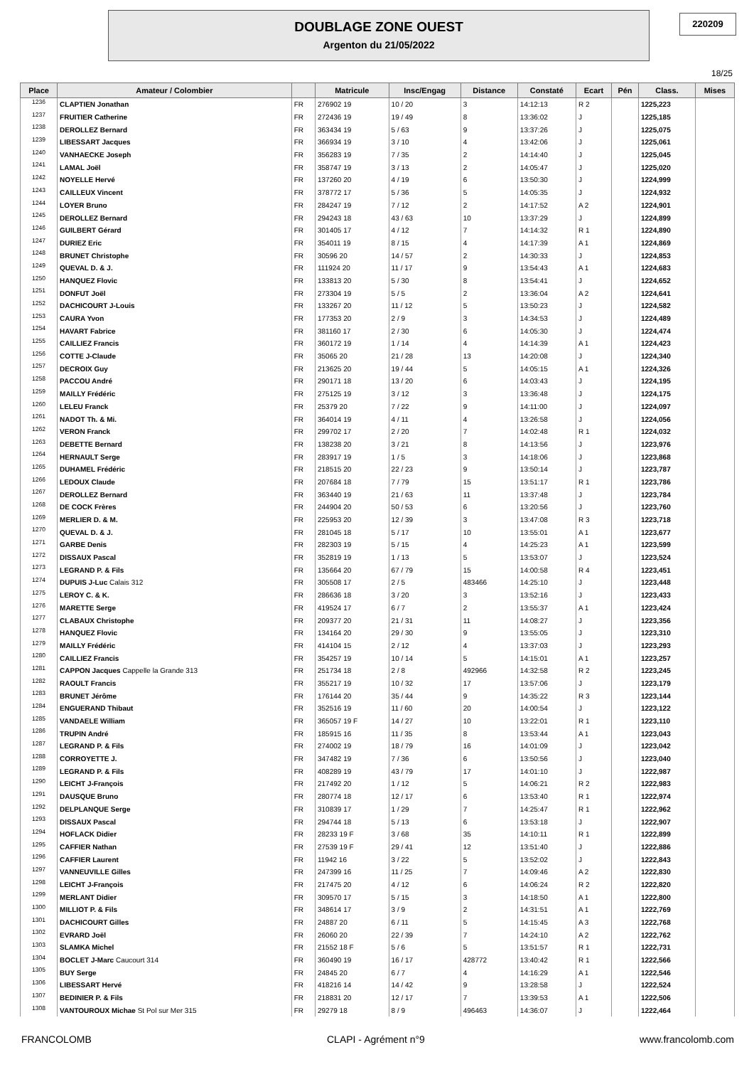DOUBLAGE ZONE OUEST
Argenton du 21/05/2022
220209
18/25
| Place | Amateur / Colombier | | Matricule | Insc/Engag | Distance | Constaté | Ecart | Pén | Class. | Mises |
| --- | --- | --- | --- | --- | --- | --- | --- | --- | --- | --- |
| 1236 | CLAPTIEN Jonathan | FR | 276902 19 | 10 / 20 | 3 | 14:12:13 | R 2 | | 1225,223 | |
| 1237 | FRUITIER Catherine | FR | 272436 19 | 19 / 49 | 8 | 13:36:02 | J | | 1225,185 | |
| 1238 | DEROLLEZ Bernard | FR | 363434 19 | 5 / 63 | 9 | 13:37:26 | J | | 1225,075 | |
| 1239 | LIBESSART Jacques | FR | 366934 19 | 3 / 10 | 4 | 13:42:06 | J | | 1225,061 | |
| 1240 | VANHAECKE Joseph | FR | 356283 19 | 7 / 35 | 2 | 14:14:40 | J | | 1225,045 | |
| 1241 | LAMAL Joël | FR | 358747 19 | 3 / 13 | 2 | 14:05:47 | J | | 1225,020 | |
| 1242 | NOYELLE Hervé | FR | 137260 20 | 4 / 19 | 6 | 13:50:30 | J | | 1224,999 | |
| 1243 | CAILLEUX Vincent | FR | 378772 17 | 5 / 36 | 5 | 14:05:35 | J | | 1224,932 | |
| 1244 | LOYER Bruno | FR | 284247 19 | 7 / 12 | 2 | 14:17:52 | A 2 | | 1224,901 | |
| 1245 | DEROLLEZ Bernard | FR | 294243 18 | 43 / 63 | 10 | 13:37:29 | J | | 1224,899 | |
| 1246 | GUILBERT Gérard | FR | 301405 17 | 4 / 12 | 7 | 14:14:32 | R 1 | | 1224,890 | |
| 1247 | DURIEZ Eric | FR | 354011 19 | 8 / 15 | 4 | 14:17:39 | A 1 | | 1224,869 | |
| 1248 | BRUNET Christophe | FR | 30596 20 | 14 / 57 | 2 | 14:30:33 | J | | 1224,853 | |
| 1249 | QUEVAL D. & J. | FR | 111924 20 | 11 / 17 | 9 | 13:54:43 | A 1 | | 1224,683 | |
| 1250 | HANQUEZ Flovic | FR | 133813 20 | 5 / 30 | 8 | 13:54:41 | J | | 1224,652 | |
| 1251 | DONFUT Joël | FR | 273304 19 | 5 / 5 | 2 | 13:36:04 | A 2 | | 1224,641 | |
| 1252 | DACHICOURT J-Louis | FR | 133267 20 | 11 / 12 | 5 | 13:50:23 | J | | 1224,582 | |
| 1253 | CAURA Yvon | FR | 177353 20 | 2 / 9 | 3 | 14:34:53 | J | | 1224,489 | |
| 1254 | HAVART Fabrice | FR | 381160 17 | 2 / 30 | 6 | 14:05:30 | J | | 1224,474 | |
| 1255 | CAILLIEZ Francis | FR | 360172 19 | 1 / 14 | 4 | 14:14:39 | A 1 | | 1224,423 | |
| 1256 | COTTE J-Claude | FR | 35065 20 | 21 / 28 | 13 | 14:20:08 | J | | 1224,340 | |
| 1257 | DECROIX Guy | FR | 213625 20 | 19 / 44 | 5 | 14:05:15 | A 1 | | 1224,326 | |
| 1258 | PACCOU André | FR | 290171 18 | 13 / 20 | 6 | 14:03:43 | J | | 1224,195 | |
| 1259 | MAILLY Frédéric | FR | 275125 19 | 3 / 12 | 3 | 13:36:48 | J | | 1224,175 | |
| 1260 | LELEU Franck | FR | 25379 20 | 7 / 22 | 9 | 14:11:00 | J | | 1224,097 | |
| 1261 | NADOT Th. & Mi. | FR | 364014 19 | 4 / 11 | 4 | 13:26:58 | J | | 1224,056 | |
| 1262 | VERON Franck | FR | 299702 17 | 2 / 20 | 7 | 14:02:48 | R 1 | | 1224,032 | |
| 1263 | DEBETTE Bernard | FR | 138238 20 | 3 / 21 | 8 | 14:13:56 | J | | 1223,976 | |
| 1264 | HERNAULT Serge | FR | 283917 19 | 1 / 5 | 3 | 14:18:06 | J | | 1223,868 | |
| 1265 | DUHAMEL Frédéric | FR | 218515 20 | 22 / 23 | 9 | 13:50:14 | J | | 1223,787 | |
| 1266 | LEDOUX Claude | FR | 207684 18 | 7 / 79 | 15 | 13:51:17 | R 1 | | 1223,786 | |
| 1267 | DEROLLEZ Bernard | FR | 363440 19 | 21 / 63 | 11 | 13:37:48 | J | | 1223,784 | |
| 1268 | DE COCK Frères | FR | 244904 20 | 50 / 53 | 6 | 13:20:56 | J | | 1223,760 | |
| 1269 | MERLIER D. & M. | FR | 225953 20 | 12 / 39 | 3 | 13:47:08 | R 3 | | 1223,718 | |
| 1270 | QUEVAL D. & J. | FR | 281045 18 | 5 / 17 | 10 | 13:55:01 | A 1 | | 1223,677 | |
| 1271 | GARBE Denis | FR | 282303 19 | 5 / 15 | 4 | 14:25:23 | A 1 | | 1223,599 | |
| 1272 | DISSAUX Pascal | FR | 352819 19 | 1 / 13 | 5 | 13:53:07 | J | | 1223,524 | |
| 1273 | LEGRAND P. & Fils | FR | 135664 20 | 67 / 79 | 15 | 14:00:58 | R 4 | | 1223,451 | |
| 1274 | DUPUIS J-Luc Calais 312 | FR | 305508 17 | 2 / 5 | 483466 | 14:25:10 | J | | 1223,448 | |
| 1275 | LEROY C. & K. | FR | 286636 18 | 3 / 20 | 3 | 13:52:16 | J | | 1223,433 | |
| 1276 | MARETTE Serge | FR | 419524 17 | 6 / 7 | 2 | 13:55:37 | A 1 | | 1223,424 | |
| 1277 | CLABAUX Christophe | FR | 209377 20 | 21 / 31 | 11 | 14:08:27 | J | | 1223,356 | |
| 1278 | HANQUEZ Flovic | FR | 134164 20 | 29 / 30 | 9 | 13:55:05 | J | | 1223,310 | |
| 1279 | MAILLY Frédéric | FR | 414104 15 | 2 / 12 | 4 | 13:37:03 | J | | 1223,293 | |
| 1280 | CAILLIEZ Francis | FR | 354257 19 | 10 / 14 | 5 | 14:15:01 | A 1 | | 1223,257 | |
| 1281 | CAPPON Jacques Cappelle la Grande 313 | FR | 251734 18 | 2 / 8 | 492966 | 14:32:58 | R 2 | | 1223,245 | |
| 1282 | RAOULT Francis | FR | 355217 19 | 10 / 32 | 17 | 13:57:06 | J | | 1223,179 | |
| 1283 | BRUNET Jérôme | FR | 176144 20 | 35 / 44 | 9 | 14:35:22 | R 3 | | 1223,144 | |
| 1284 | ENGUERAND Thibaut | FR | 352516 19 | 11 / 60 | 20 | 14:00:54 | J | | 1223,122 | |
| 1285 | VANDAELE William | FR | 365057 19 F | 14 / 27 | 10 | 13:22:01 | R 1 | | 1223,110 | |
| 1286 | TRUPIN André | FR | 185915 16 | 11 / 35 | 8 | 13:53:44 | A 1 | | 1223,043 | |
| 1287 | LEGRAND P. & Fils | FR | 274002 19 | 18 / 79 | 16 | 14:01:09 | J | | 1223,042 | |
| 1288 | CORROYETTE J. | FR | 347482 19 | 7 / 36 | 6 | 13:50:56 | J | | 1223,040 | |
| 1289 | LEGRAND P. & Fils | FR | 408289 19 | 43 / 79 | 17 | 14:01:10 | J | | 1222,987 | |
| 1290 | LEICHT J-François | FR | 217492 20 | 1 / 12 | 5 | 14:06:21 | R 2 | | 1222,983 | |
| 1291 | DAUSQUE Bruno | FR | 280774 18 | 12 / 17 | 6 | 13:53:40 | R 1 | | 1222,974 | |
| 1292 | DELPLANQUE Serge | FR | 310839 17 | 1 / 29 | 7 | 14:25:47 | R 1 | | 1222,962 | |
| 1293 | DISSAUX Pascal | FR | 294744 18 | 5 / 13 | 6 | 13:53:18 | J | | 1222,907 | |
| 1294 | HOFLACK Didier | FR | 28233 19 F | 3 / 68 | 35 | 14:10:11 | R 1 | | 1222,899 | |
| 1295 | CAFFIER Nathan | FR | 27539 19 F | 29 / 41 | 12 | 13:51:40 | J | | 1222,886 | |
| 1296 | CAFFIER Laurent | FR | 11942 16 | 3 / 22 | 5 | 13:52:02 | J | | 1222,843 | |
| 1297 | VANNEUVILLE Gilles | FR | 247399 16 | 11 / 25 | 7 | 14:09:46 | A 2 | | 1222,830 | |
| 1298 | LEICHT J-François | FR | 217475 20 | 4 / 12 | 6 | 14:06:24 | R 2 | | 1222,820 | |
| 1299 | MERLANT Didier | FR | 309570 17 | 5 / 15 | 3 | 14:18:50 | A 1 | | 1222,800 | |
| 1300 | MILLIOT P. & Fils | FR | 348614 17 | 3 / 9 | 2 | 14:31:51 | A 1 | | 1222,769 | |
| 1301 | DACHICOURT Gilles | FR | 24887 20 | 6 / 11 | 5 | 14:15:45 | A 3 | | 1222,768 | |
| 1302 | EVRARD Joël | FR | 26060 20 | 22 / 39 | 7 | 14:24:10 | A 2 | | 1222,762 | |
| 1303 | SLAMKA Michel | FR | 21552 18 F | 5 / 6 | 5 | 13:51:57 | R 1 | | 1222,731 | |
| 1304 | BOCLET J-Marc Caucourt 314 | FR | 360490 19 | 16 / 17 | 428772 | 13:40:42 | R 1 | | 1222,566 | |
| 1305 | BUY Serge | FR | 24845 20 | 6 / 7 | 4 | 14:16:29 | A 1 | | 1222,546 | |
| 1306 | LIBESSART Hervé | FR | 418216 14 | 14 / 42 | 9 | 13:28:58 | J | | 1222,524 | |
| 1307 | BEDINIER P. & Fils | FR | 218831 20 | 12 / 17 | 7 | 13:39:53 | A 1 | | 1222,506 | |
| 1308 | VANTOUROUX Michae St Pol sur Mer 315 | FR | 29279 18 | 8 / 9 | 496463 | 14:36:07 | J | | 1222,464 | |
FRANCOLOMB CLAPI - Agrément n°9 www.francolomb.com